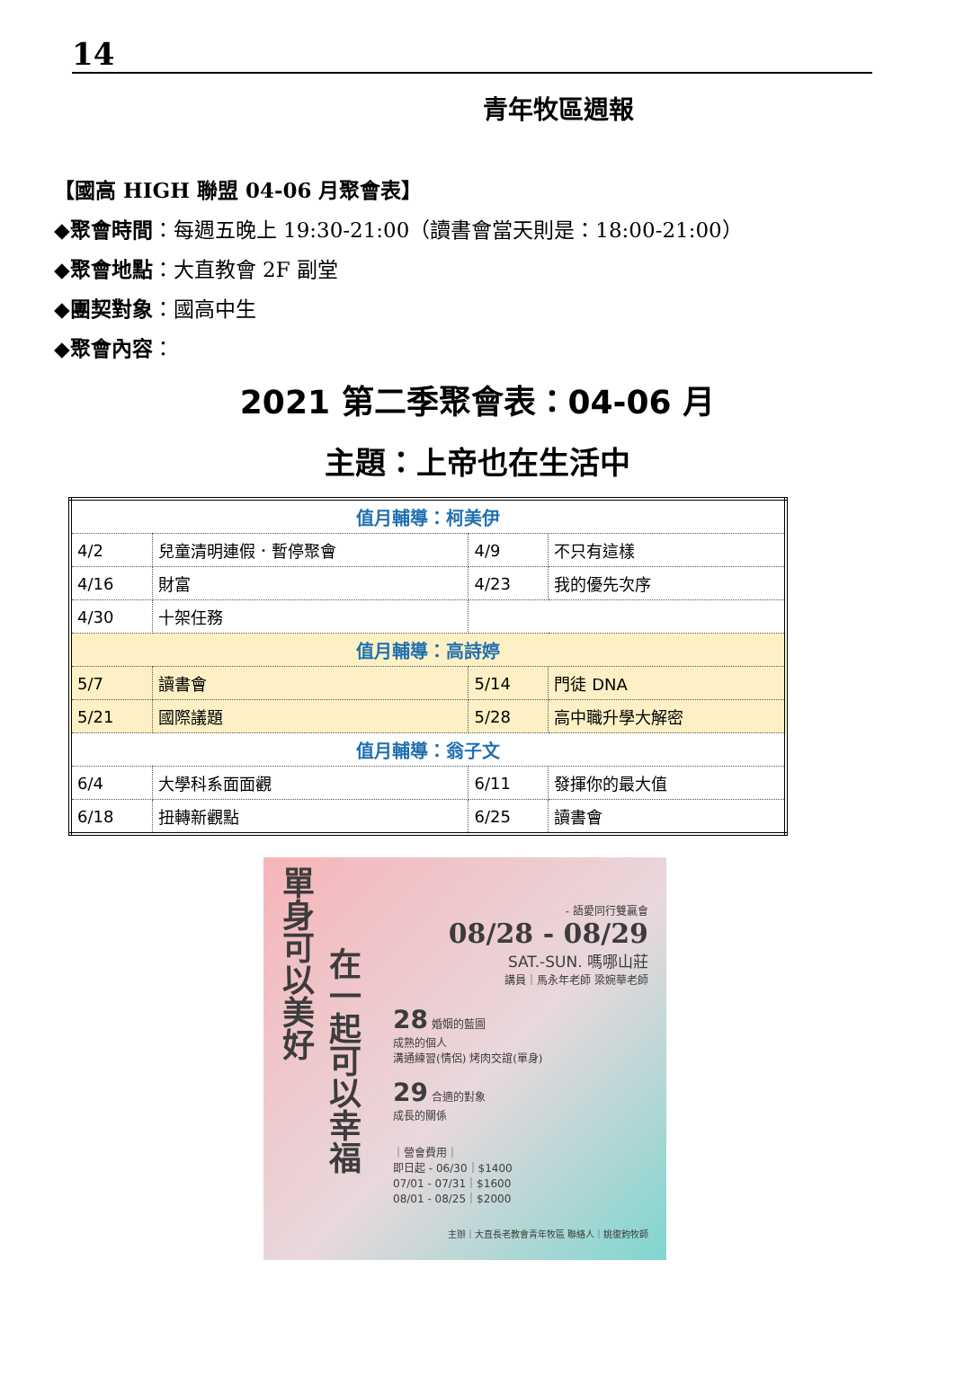14
青年牧區週報
【國高 HIGH 聯盟 04-06 月聚會表】
◆聚會時間：每週五晚上 19:30-21:00（讀書會當天則是：18:00-21:00）
◆聚會地點：大直教會 2F 副堂
◆團契對象：國高中生
◆聚會內容：
2021 第二季聚會表：04-06 月
主題：上帝也在生活中
| 值月輔導：柯美伊 | | | |
| 4/2 | 兒童清明連假．暫停聚會 | 4/9 | 不只有這樣 |
| 4/16 | 財富 | 4/23 | 我的優先次序 |
| 4/30 | 十架任務 | | |
| 值月輔導：高詩婷 | | | |
| 5/7 | 讀書會 | 5/14 | 門徒 DNA |
| 5/21 | 國際議題 | 5/28 | 高中職升學大解密 |
| 值月輔導：翁子文 | | | |
| 6/4 | 大學科系面面觀 | 6/11 | 發揮你的最大值 |
| 6/18 | 扭轉新觀點 | 6/25 | 讀書會 |
單身可以美好
在一起可以幸福
- 語愛同行雙贏會
08/28 - 08/29
SAT.-SUN. 嗎哪山莊
講員｜馬永年老師 梁婉華老師
28 婚姻的藍圖
成熟的個人
溝通練習(情侶) 烤肉交誼(單身)
29 合適的對象
成長的關係
｜營會費用｜
即日起 - 06/30｜$1400
07/01 - 07/31｜$1600
08/01 - 08/25｜$2000
主辦｜大直長老教會青年牧區 聯絡人｜姚復鈞牧師